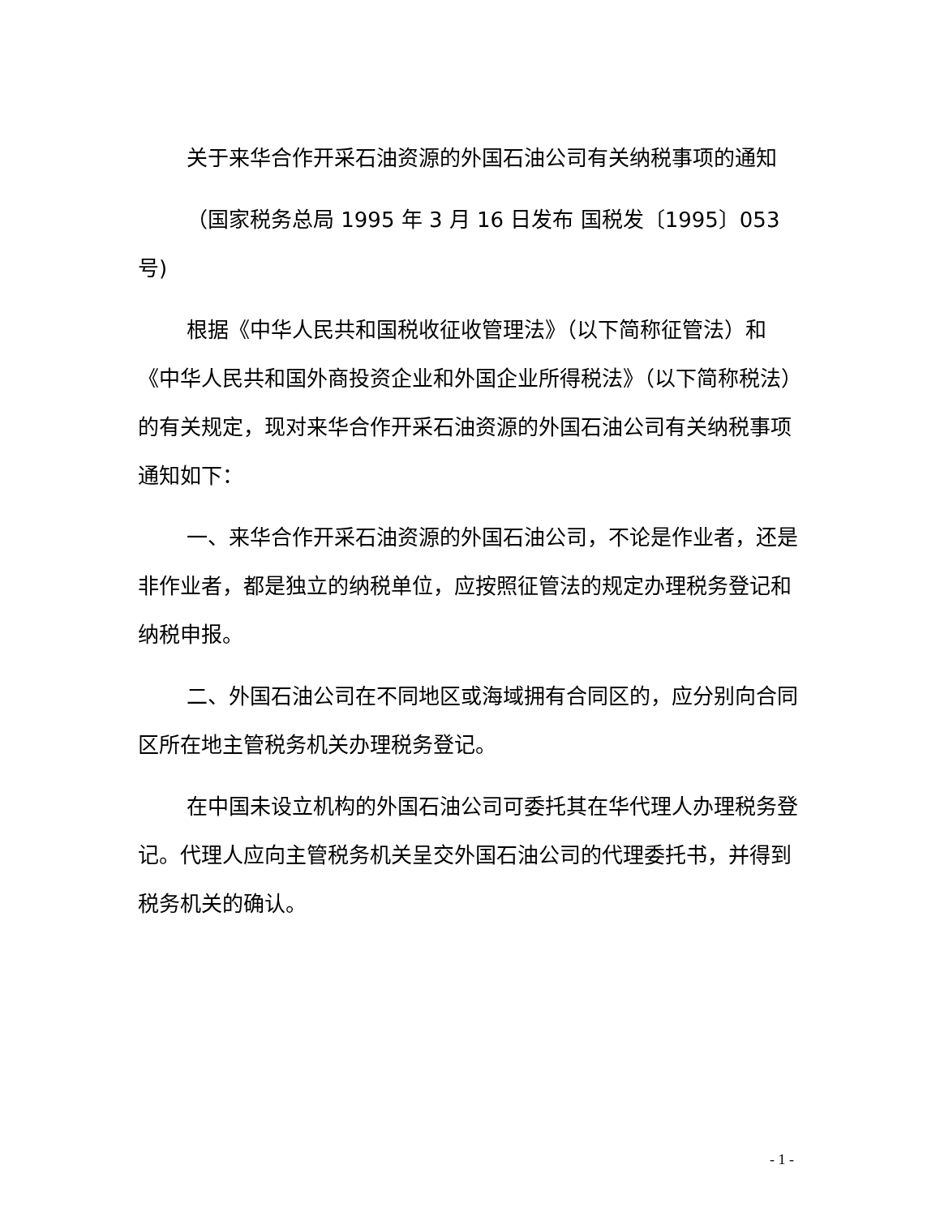关于来华合作开采石油资源的外国石油公司有关纳税事项的通知
（国家税务总局 1995 年 3 月 16 日发布 国税发〔1995〕053 号)
根据《中华人民共和国税收征收管理法》（以下简称征管法）和《中华人民共和国外商投资企业和外国企业所得税法》（以下简称税法）的有关规定，现对来华合作开采石油资源的外国石油公司有关纳税事项通知如下：
一、来华合作开采石油资源的外国石油公司，不论是作业者，还是非作业者，都是独立的纳税单位，应按照征管法的规定办理税务登记和纳税申报。
二、外国石油公司在不同地区或海域拥有合同区的，应分别向合同区所在地主管税务机关办理税务登记。
在中国未设立机构的外国石油公司可委托其在华代理人办理税务登记。代理人应向主管税务机关呈交外国石油公司的代理委托书，并得到税务机关的确认。
- 1 -